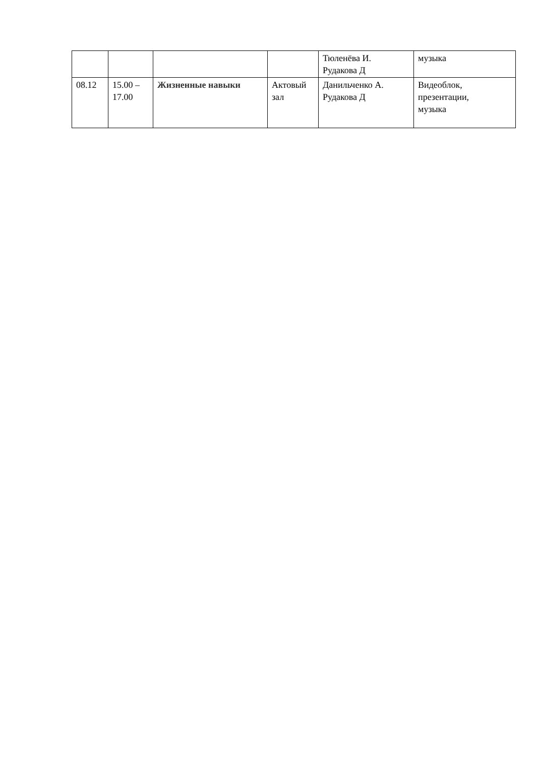| | | | | Тюленёва И. Рудакова Д | музыка |
| 08.12 | 15.00 – 17.00 | Жизненные навыки | Актовый зал | Данильченко А. Рудакова Д | Видеоблок, презентации, музыка |